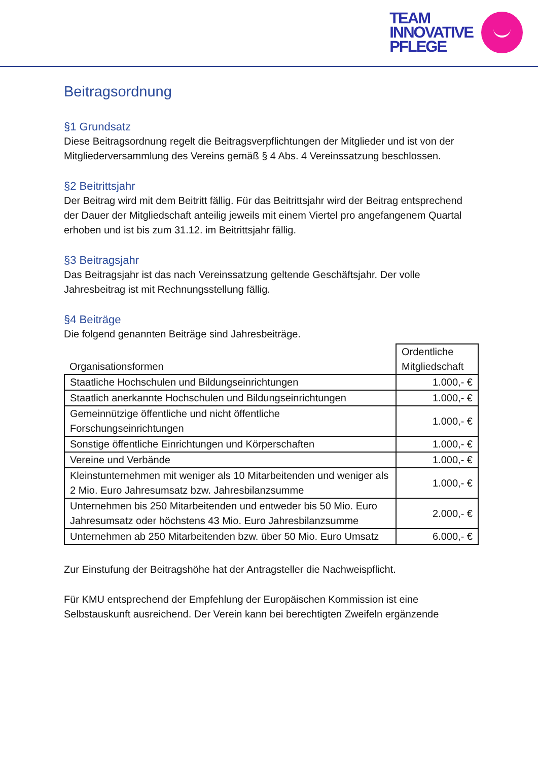TEAM
INNOVATIVE
PFLEGE
Beitragsordnung
§1 Grundsatz
Diese Beitragsordnung regelt die Beitragsverpflichtungen der Mitglieder und ist von der Mitgliederversammlung des Vereins gemäß § 4 Abs. 4 Vereinssatzung beschlossen.
§2 Beitrittsjahr
Der Beitrag wird mit dem Beitritt fällig. Für das Beitrittsjahr wird der Beitrag entsprechend der Dauer der Mitgliedschaft anteilig jeweils mit einem Viertel pro angefangenem Quartal erhoben und ist bis zum 31.12. im Beitrittsjahr fällig.
§3 Beitragsjahr
Das Beitragsjahr ist das nach Vereinssatzung geltende Geschäftsjahr. Der volle Jahresbeitrag ist mit Rechnungsstellung fällig.
§4 Beiträge
Die folgend genannten Beiträge sind Jahresbeiträge.
| Organisationsformen | Ordentliche Mitgliedschaft |
| --- | --- |
| Staatliche Hochschulen und Bildungseinrichtungen | 1.000,- € |
| Staatlich anerkannte Hochschulen und Bildungseinrichtungen | 1.000,- € |
| Gemeinnützige öffentliche und nicht öffentliche Forschungseinrichtungen | 1.000,- € |
| Sonstige öffentliche Einrichtungen und Körperschaften | 1.000,- € |
| Vereine und Verbände | 1.000,- € |
| Kleinstunternehmen mit weniger als 10 Mitarbeitenden und weniger als 2 Mio. Euro Jahresumsatz bzw. Jahresbilanzsumme | 1.000,- € |
| Unternehmen bis 250 Mitarbeitenden und entweder bis 50 Mio. Euro Jahresumsatz oder höchstens 43 Mio. Euro Jahresbilanzsumme | 2.000,- € |
| Unternehmen ab 250 Mitarbeitenden bzw. über 50 Mio. Euro Umsatz | 6.000,- € |
Zur Einstufung der Beitragshöhe hat der Antragsteller die Nachweispflicht.
Für KMU entsprechend der Empfehlung der Europäischen Kommission ist eine Selbstauskunft ausreichend. Der Verein kann bei berechtigten Zweifeln ergänzende